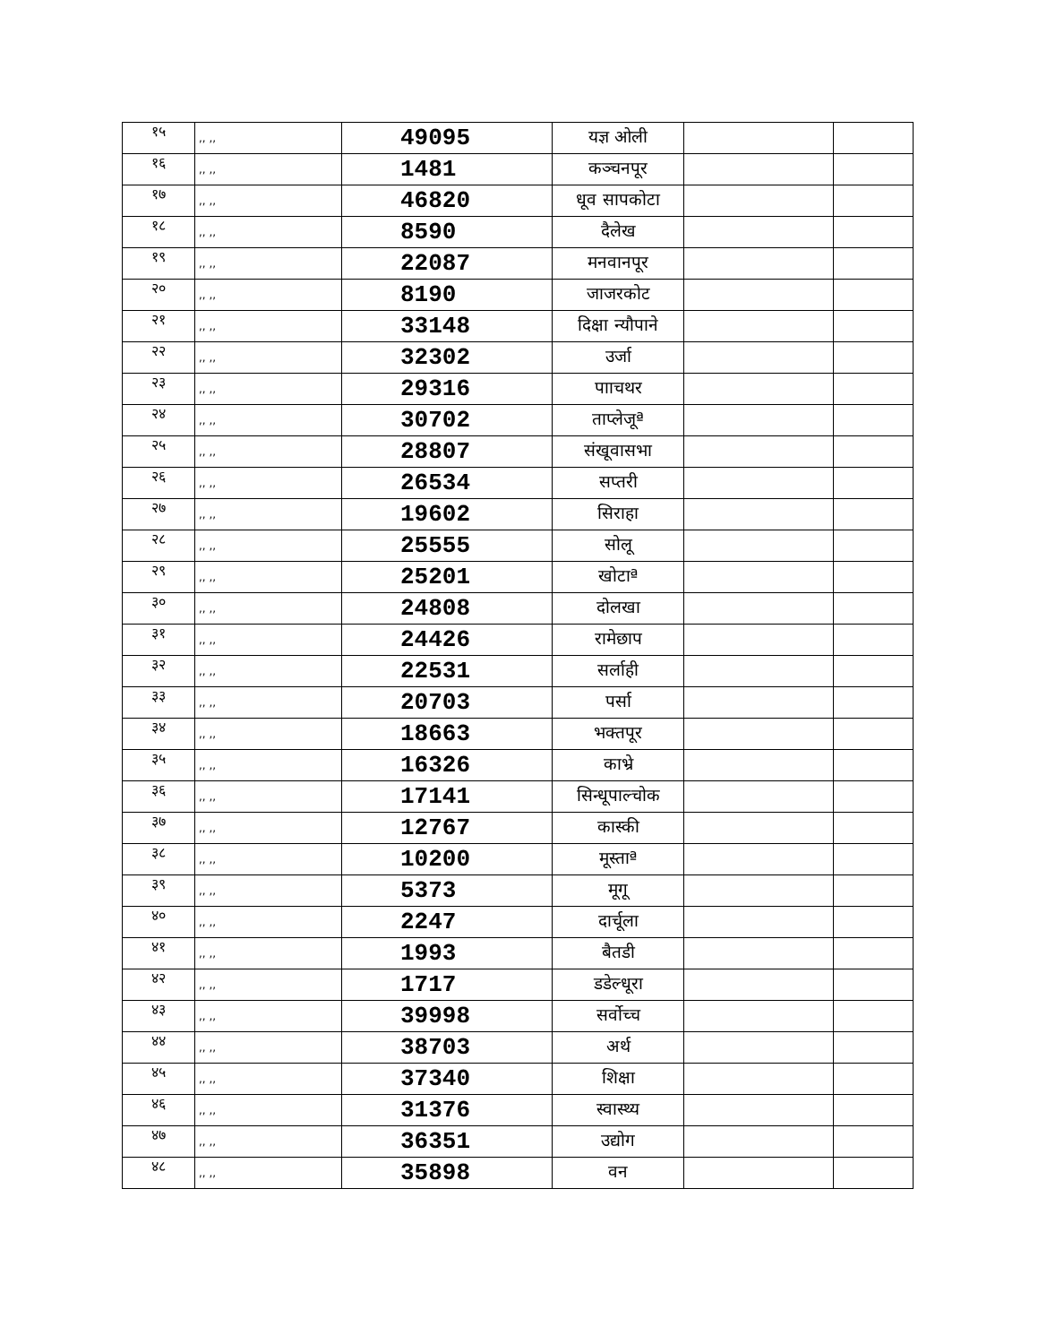| १५ | ,, ,, | 49095 | यज्ञ ओली | | |
| १६ | ,, ,, | 1481 | कञ्चनपूर | | |
| १७ | ,, ,, | 46820 | धूव सापकोटा | | |
| १८ | ,, ,, | 8590 | दैलेख | | |
| १९ | ,, ,, | 22087 | मनवानपूर | | |
| २० | ,, ,, | 8190 | जाजरकोट | | |
| २१ | ,, ,, | 33148 | दिक्षा न्यौपाने | | |
| २२ | ,, ,, | 32302 | उर्जा | | |
| २३ | ,, ,, | 29316 | पााचथर | | |
| २४ | ,, ,, | 30702 | ताप्लेजूª | | |
| २५ | ,, ,, | 28807 | संखूवासभा | | |
| २६ | ,, ,, | 26534 | सप्तरी | | |
| २७ | ,, ,, | 19602 | सिराहा | | |
| २८ | ,, ,, | 25555 | सोलू | | |
| २९ | ,, ,, | 25201 | खोटाª | | |
| ३० | ,, ,, | 24808 | दोलखा | | |
| ३१ | ,, ,, | 24426 | रामेछाप | | |
| ३२ | ,, ,, | 22531 | सर्लाही | | |
| ३३ | ,, ,, | 20703 | पर्सा | | |
| ३४ | ,, ,, | 18663 | भक्तपूर | | |
| ३५ | ,, ,, | 16326 | काभ्रे | | |
| ३६ | ,, ,, | 17141 | सिन्धूपाल्चोक | | |
| ३७ | ,, ,, | 12767 | कास्की | | |
| ३८ | ,, ,, | 10200 | मूस्ताª | | |
| ३९ | ,, ,, | 5373 | मूगू | | |
| ४० | ,, ,, | 2247 | दार्चूला | | |
| ४१ | ,, ,, | 1993 | बैतडी | | |
| ४२ | ,, ,, | 1717 | डडेल्धूरा | | |
| ४३ | ,, ,, | 39998 | सर्वोच्च | | |
| ४४ | ,, ,, | 38703 | अर्थ | | |
| ४५ | ,, ,, | 37340 | शिक्षा | | |
| ४६ | ,, ,, | 31376 | स्वास्थ्य | | |
| ४७ | ,, ,, | 36351 | उद्योग | | |
| ४८ | ,, ,, | 35898 | वन | | |